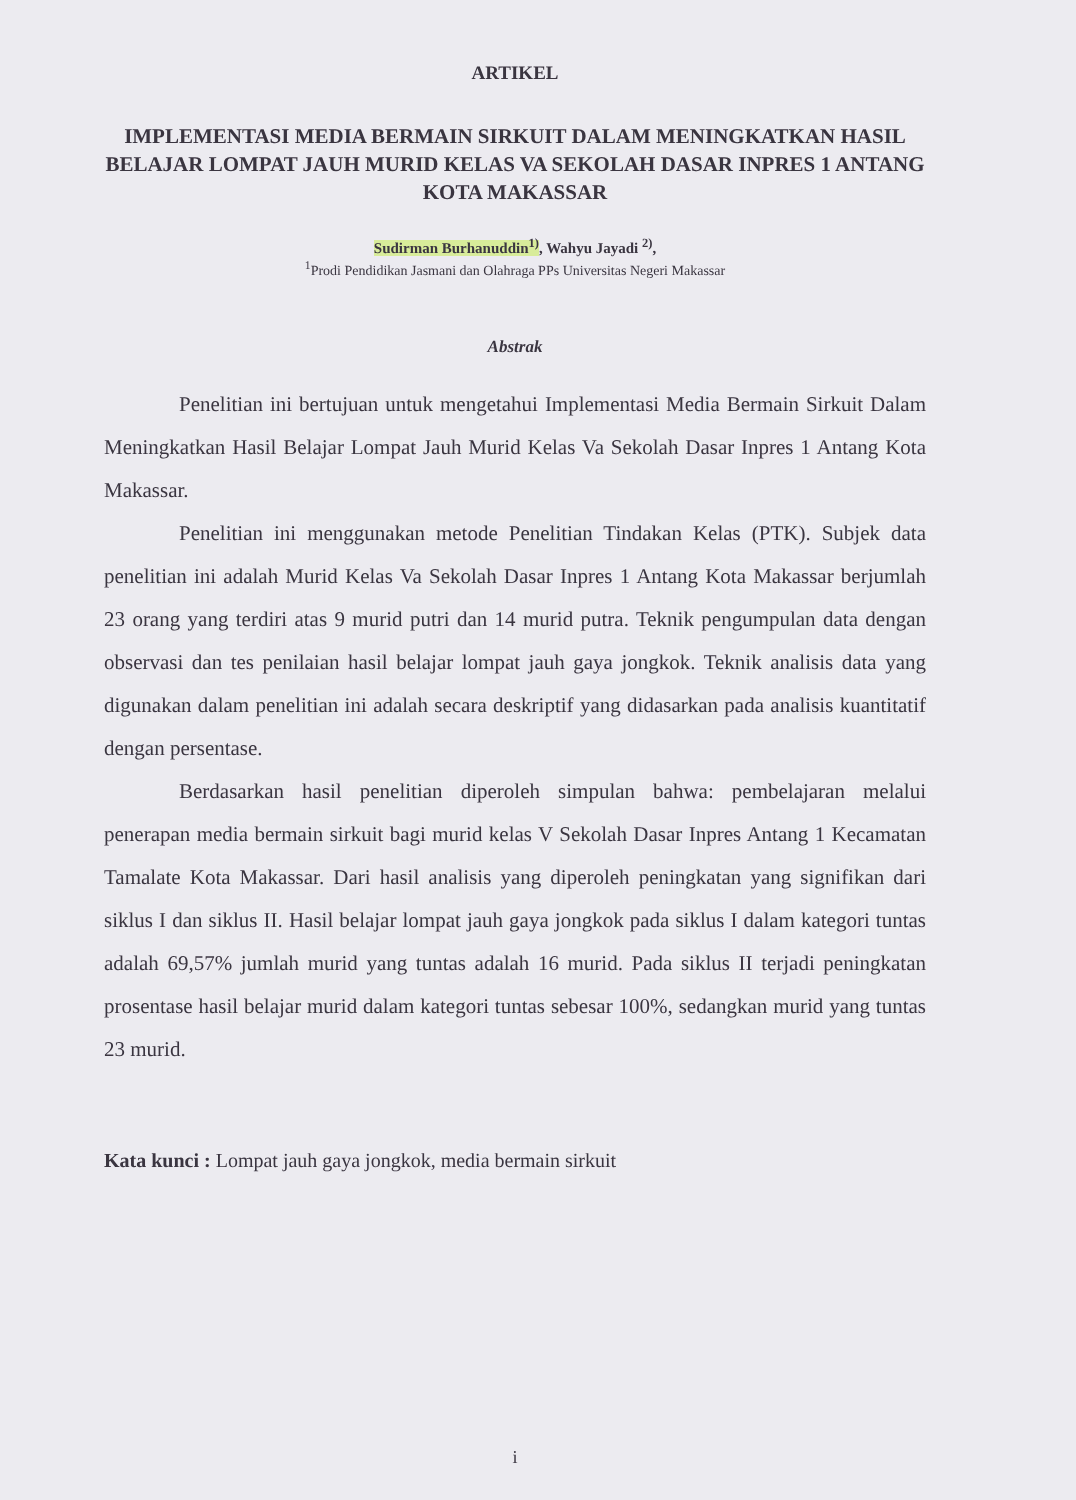ARTIKEL
IMPLEMENTASI MEDIA BERMAIN SIRKUIT DALAM MENINGKATKAN HASIL BELAJAR LOMPAT JAUH MURID KELAS VA SEKOLAH DASAR INPRES 1 ANTANG KOTA MAKASSAR
Sudirman Burhanuddin<sup>1)</sup>, Wahyu Jayadi <sup>2)</sup>,
<sup>1</sup> Prodi Pendidikan Jasmani dan Olahraga PPs Universitas Negeri Makassar
Abstrak
Penelitian ini bertujuan untuk mengetahui Implementasi Media Bermain Sirkuit Dalam Meningkatkan Hasil Belajar Lompat Jauh Murid Kelas Va Sekolah Dasar Inpres 1 Antang Kota Makassar.
Penelitian ini menggunakan metode Penelitian Tindakan Kelas (PTK). Subjek data penelitian ini adalah Murid Kelas Va Sekolah Dasar Inpres 1 Antang Kota Makassar berjumlah 23 orang yang terdiri atas 9 murid putri dan 14 murid putra. Teknik pengumpulan data dengan observasi dan tes penilaian hasil belajar lompat jauh gaya jongkok. Teknik analisis data yang digunakan dalam penelitian ini adalah secara deskriptif yang didasarkan pada analisis kuantitatif dengan persentase.
Berdasarkan hasil penelitian diperoleh simpulan bahwa: pembelajaran melalui penerapan media bermain sirkuit bagi murid kelas V Sekolah Dasar Inpres Antang 1 Kecamatan Tamalate Kota Makassar. Dari hasil analisis yang diperoleh peningkatan yang signifikan dari siklus I dan siklus II. Hasil belajar lompat jauh gaya jongkok pada siklus I dalam kategori tuntas adalah 69,57% jumlah murid yang tuntas adalah 16 murid. Pada siklus II terjadi peningkatan prosentase hasil belajar murid dalam kategori tuntas sebesar 100%, sedangkan murid yang tuntas 23 murid.
Kata kunci : Lompat jauh gaya jongkok, media bermain sirkuit
i